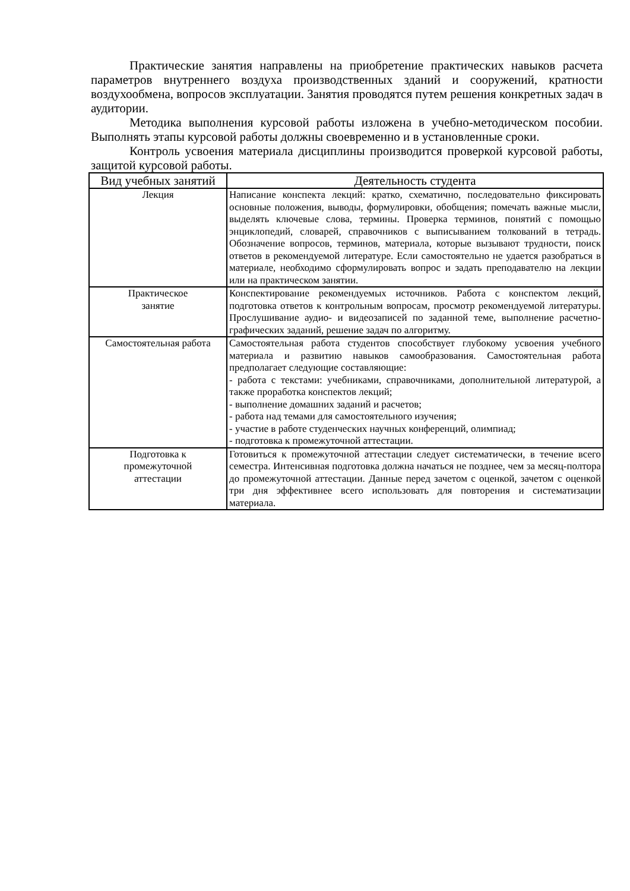Практические занятия направлены на приобретение практических навыков расчета параметров внутреннего воздуха производственных зданий и сооружений, кратности воздухообмена, вопросов эксплуатации. Занятия проводятся путем решения конкретных задач в аудитории.
Методика выполнения курсовой работы изложена в учебно-методическом пособии. Выполнять этапы курсовой работы должны своевременно и в установленные сроки.
Контроль усвоения материала дисциплины производится проверкой курсовой работы, защитой курсовой работы.
| Вид учебных занятий | Деятельность студента |
| --- | --- |
| Лекция | Написание конспекта лекций: кратко, схематично, последовательно фиксировать основные положения, выводы, формулировки, обобщения; помечать важные мысли, выделять ключевые слова, термины. Проверка терминов, понятий с помощью энциклопедий, словарей, справочников с выписыванием толкований в тетрадь. Обозначение вопросов, терминов, материала, которые вызывают трудности, поиск ответов в рекомендуемой литературе. Если самостоятельно не удается разобраться в материале, необходимо сформулировать вопрос и задать преподавателю на лекции или на практическом занятии. |
| Практическое занятие | Конспектирование рекомендуемых источников. Работа с конспектом лекций, подготовка ответов к контрольным вопросам, просмотр рекомендуемой литературы. Прослушивание аудио- и видеозаписей по заданной теме, выполнение расчетно-графических заданий, решение задач по алгоритму. |
| Самостоятельная работа | Самостоятельная работа студентов способствует глубокому усвоения учебного материала и развитию навыков самообразования. Самостоятельная работа предполагает следующие составляющие: - работа с текстами: учебниками, справочниками, дополнительной литературой, а также проработка конспектов лекций; - выполнение домашних заданий и расчетов; - работа над темами для самостоятельного изучения; - участие в работе студенческих научных конференций, олимпиад; - подготовка к промежуточной аттестации. |
| Подготовка к промежуточной аттестации | Готовиться к промежуточной аттестации следует систематически, в течение всего семестра. Интенсивная подготовка должна начаться не позднее, чем за месяц-полтора до промежуточной аттестации. Данные перед зачетом с оценкой, зачетом с оценкой три дня эффективнее всего использовать для повторения и систематизации материала. |